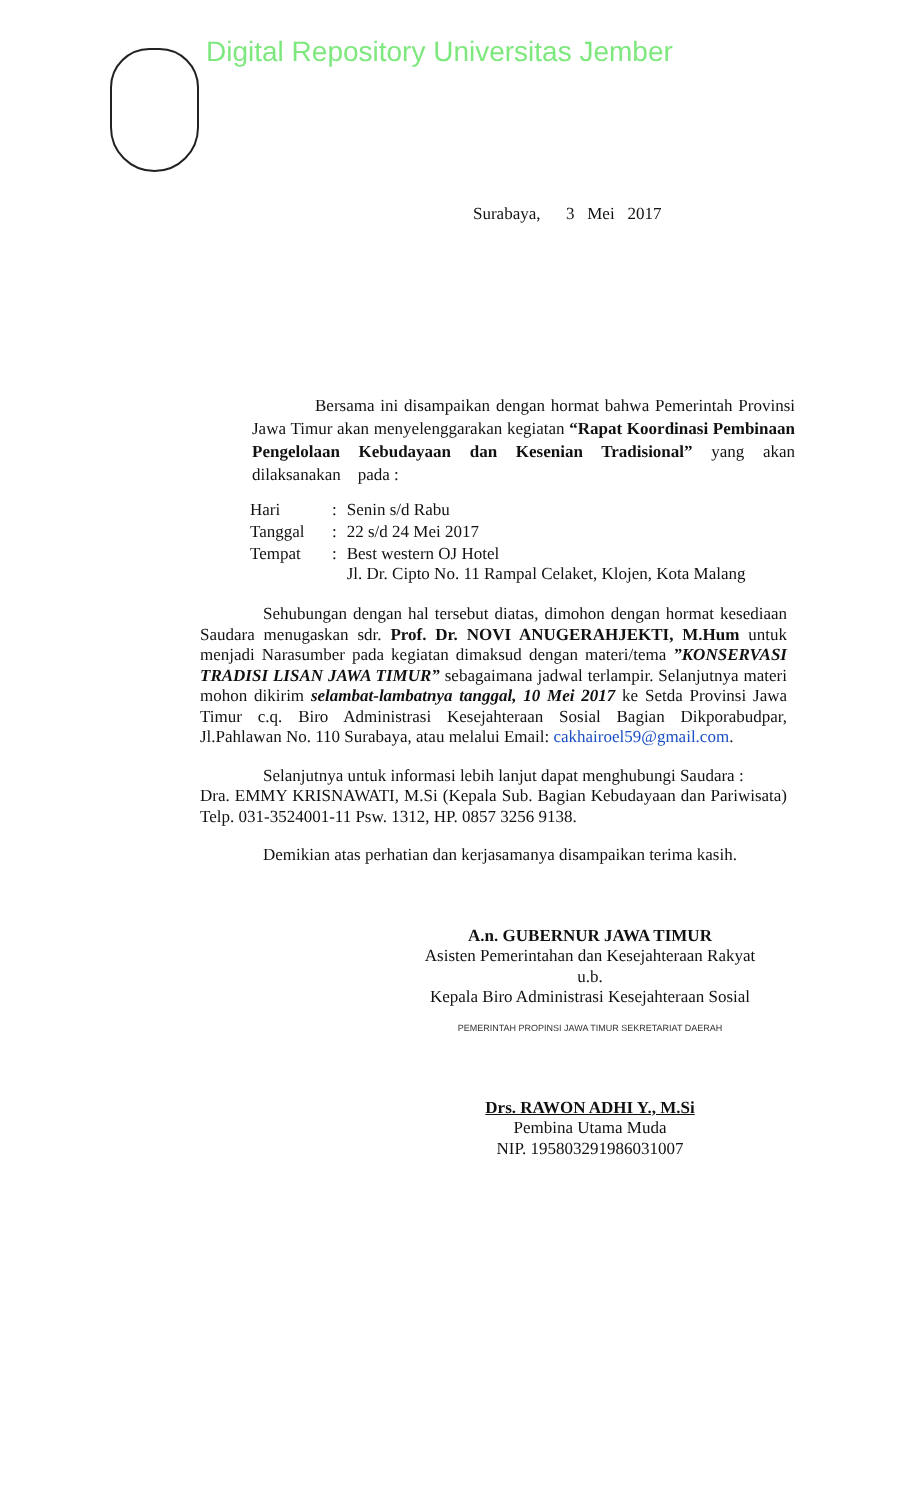Digital Repository Universitas Jember
Surabaya, 3 Mei 2017
Bersama ini disampaikan dengan hormat bahwa Pemerintah Provinsi Jawa Timur akan menyelenggarakan kegiatan “Rapat Koordinasi Pembinaan Pengelolaan Kebudayaan dan Kesenian Tradisional” yang akan dilaksanakan pada :
| Hari | : | Senin s/d Rabu |
| Tanggal | : | 22 s/d 24 Mei 2017 |
| Tempat | : | Best western OJ Hotel Jl. Dr. Cipto No. 11 Rampal Celaket, Klojen, Kota Malang |
Sehubungan dengan hal tersebut diatas, dimohon dengan hormat kesediaan Saudara menugaskan sdr. Prof. Dr. NOVI ANUGERAHJEKTI, M.Hum untuk menjadi Narasumber pada kegiatan dimaksud dengan materi/tema ”KONSERVASI TRADISI LISAN JAWA TIMUR” sebagaimana jadwal terlampir. Selanjutnya materi mohon dikirim selambat-lambatnya tanggal, 10 Mei 2017 ke Setda Provinsi Jawa Timur c.q. Biro Administrasi Kesejahteraan Sosial Bagian Dikporabudpar, Jl.Pahlawan No. 110 Surabaya, atau melalui Email: cakhairoel59@gmail.com.
Selanjutnya untuk informasi lebih lanjut dapat menghubungi Saudara :
Dra. EMMY KRISNAWATI, M.Si (Kepala Sub. Bagian Kebudayaan dan Pariwisata) Telp. 031-3524001-11 Psw. 1312, HP. 0857 3256 9138.
Demikian atas perhatian dan kerjasamanya disampaikan terima kasih.
A.n. GUBERNUR JAWA TIMUR
Asisten Pemerintahan dan Kesejahteraan Rakyat
u.b.
Kepala Biro Administrasi Kesejahteraan Sosial
PEMERINTAH PROPINSI JAWA TIMUR SEKRETARIAT DAERAH
Drs. RAWON ADHI Y., M.Si
Pembina Utama Muda
NIP. 195803291986031007